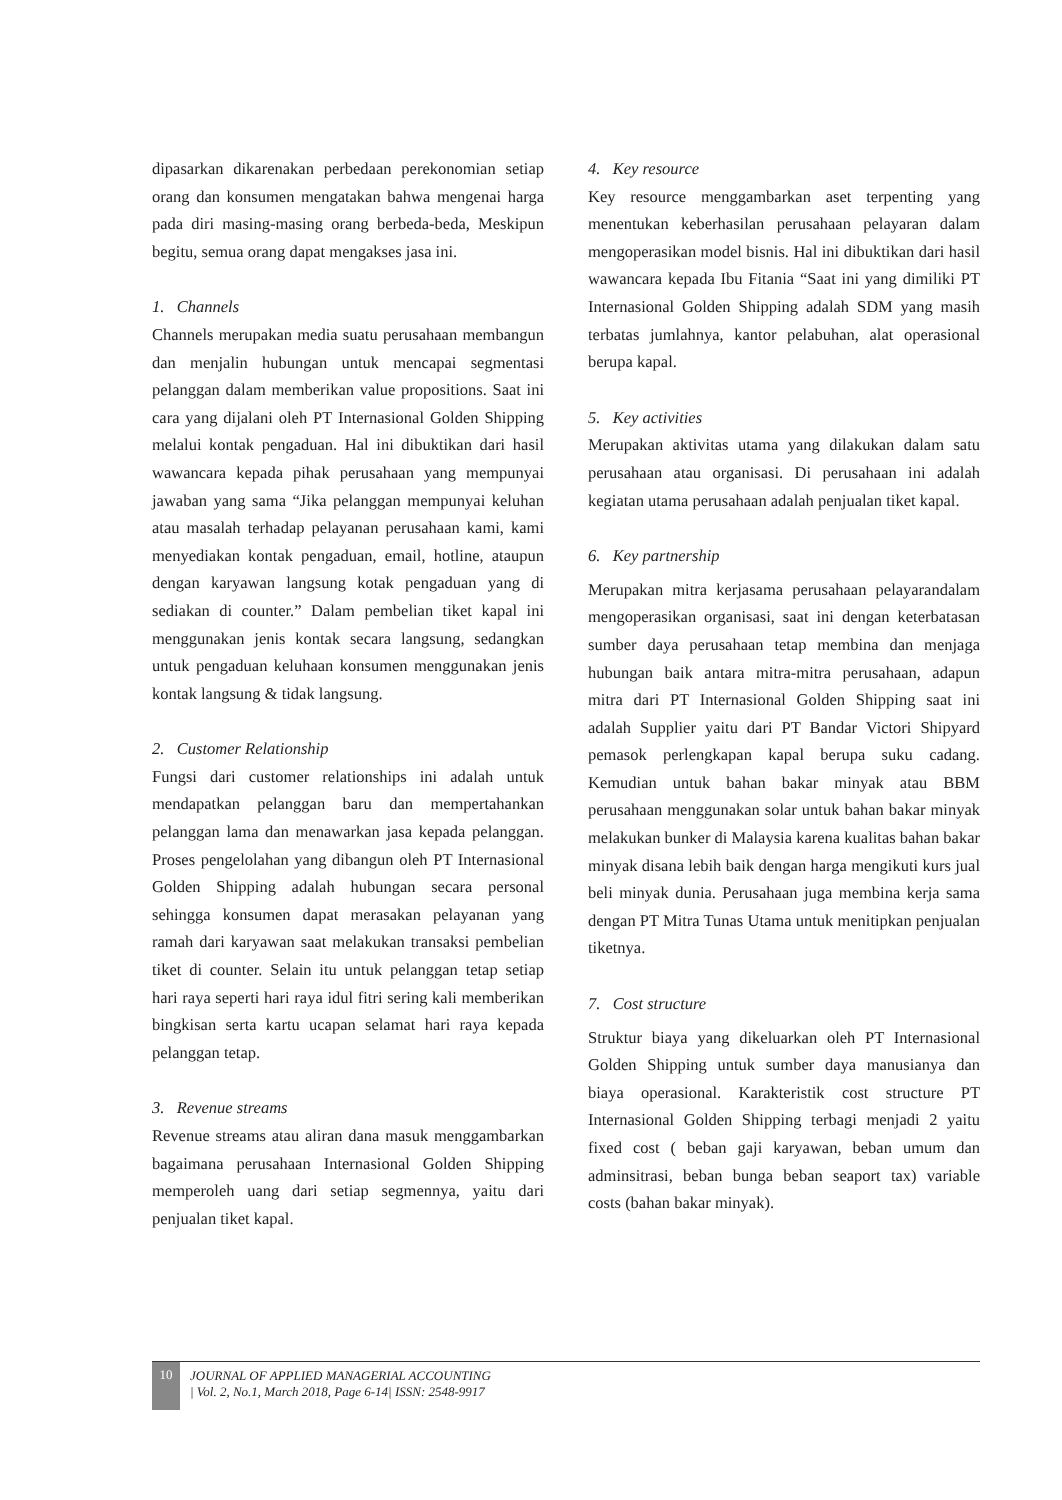dipasarkan dikarenakan perbedaan perekonomian setiap orang dan konsumen mengatakan bahwa mengenai harga pada diri masing-masing orang berbeda-beda, Meskipun begitu, semua orang dapat mengakses jasa ini.
1. Channels
Channels merupakan media suatu perusahaan membangun dan menjalin hubungan untuk mencapai segmentasi pelanggan dalam memberikan value propositions. Saat ini cara yang dijalani oleh PT Internasional Golden Shipping melalui kontak pengaduan. Hal ini dibuktikan dari hasil wawancara kepada pihak perusahaan yang mempunyai jawaban yang sama “Jika pelanggan mempunyai keluhan atau masalah terhadap pelayanan perusahaan kami, kami menyediakan kontak pengaduan, email, hotline, ataupun dengan karyawan langsung kotak pengaduan yang di sediakan di counter.” Dalam pembelian tiket kapal ini menggunakan jenis kontak secara langsung, sedangkan untuk pengaduan keluhaan konsumen menggunakan jenis kontak langsung & tidak langsung.
2. Customer Relationship
Fungsi dari customer relationships ini adalah untuk mendapatkan pelanggan baru dan mempertahankan pelanggan lama dan menawarkan jasa kepada pelanggan. Proses pengelolahan yang dibangun oleh PT Internasional Golden Shipping adalah hubungan secara personal sehingga konsumen dapat merasakan pelayanan yang ramah dari karyawan saat melakukan transaksi pembelian tiket di counter. Selain itu untuk pelanggan tetap setiap hari raya seperti hari raya idul fitri sering kali memberikan bingkisan serta kartu ucapan selamat hari raya kepada pelanggan tetap.
3. Revenue streams
Revenue streams atau aliran dana masuk menggambarkan bagaimana perusahaan Internasional Golden Shipping memperoleh uang dari setiap segmennya, yaitu dari penjualan tiket kapal.
4. Key resource
Key resource menggambarkan aset terpenting yang menentukan keberhasilan perusahaan pelayaran dalam mengoperasikan model bisnis. Hal ini dibuktikan dari hasil wawancara kepada Ibu Fitania “Saat ini yang dimiliki PT Internasional Golden Shipping adalah SDM yang masih terbatas jumlahnya, kantor pelabuhan, alat operasional berupa kapal.
5. Key activities
Merupakan aktivitas utama yang dilakukan dalam satu perusahaan atau organisasi. Di perusahaan ini adalah kegiatan utama perusahaan adalah penjualan tiket kapal.
6. Key partnership
Merupakan mitra kerjasama perusahaan pelayarandalam mengoperasikan organisasi, saat ini dengan keterbatasan sumber daya perusahaan tetap membina dan menjaga hubungan baik antara mitra-mitra perusahaan, adapun mitra dari PT Internasional Golden Shipping saat ini adalah Supplier yaitu dari PT Bandar Victori Shipyard pemasok perlengkapan kapal berupa suku cadang. Kemudian untuk bahan bakar minyak atau BBM perusahaan menggunakan solar untuk bahan bakar minyak melakukan bunker di Malaysia karena kualitas bahan bakar minyak disana lebih baik dengan harga mengikuti kurs jual beli minyak dunia. Perusahaan juga membina kerja sama dengan PT Mitra Tunas Utama untuk menitipkan penjualan tiketnya.
7. Cost structure
Struktur biaya yang dikeluarkan oleh PT Internasional Golden Shipping untuk sumber daya manusianya dan biaya operasional. Karakteristik cost structure PT Internasional Golden Shipping terbagi menjadi 2 yaitu fixed cost ( beban gaji karyawan, beban umum dan adminsitrasi, beban bunga beban seaport tax) variable costs (bahan bakar minyak).
10
JOURNAL OF APPLIED MANAGERIAL ACCOUNTING
| Vol. 2, No.1, March 2018, Page 6-14| ISSN: 2548-9917